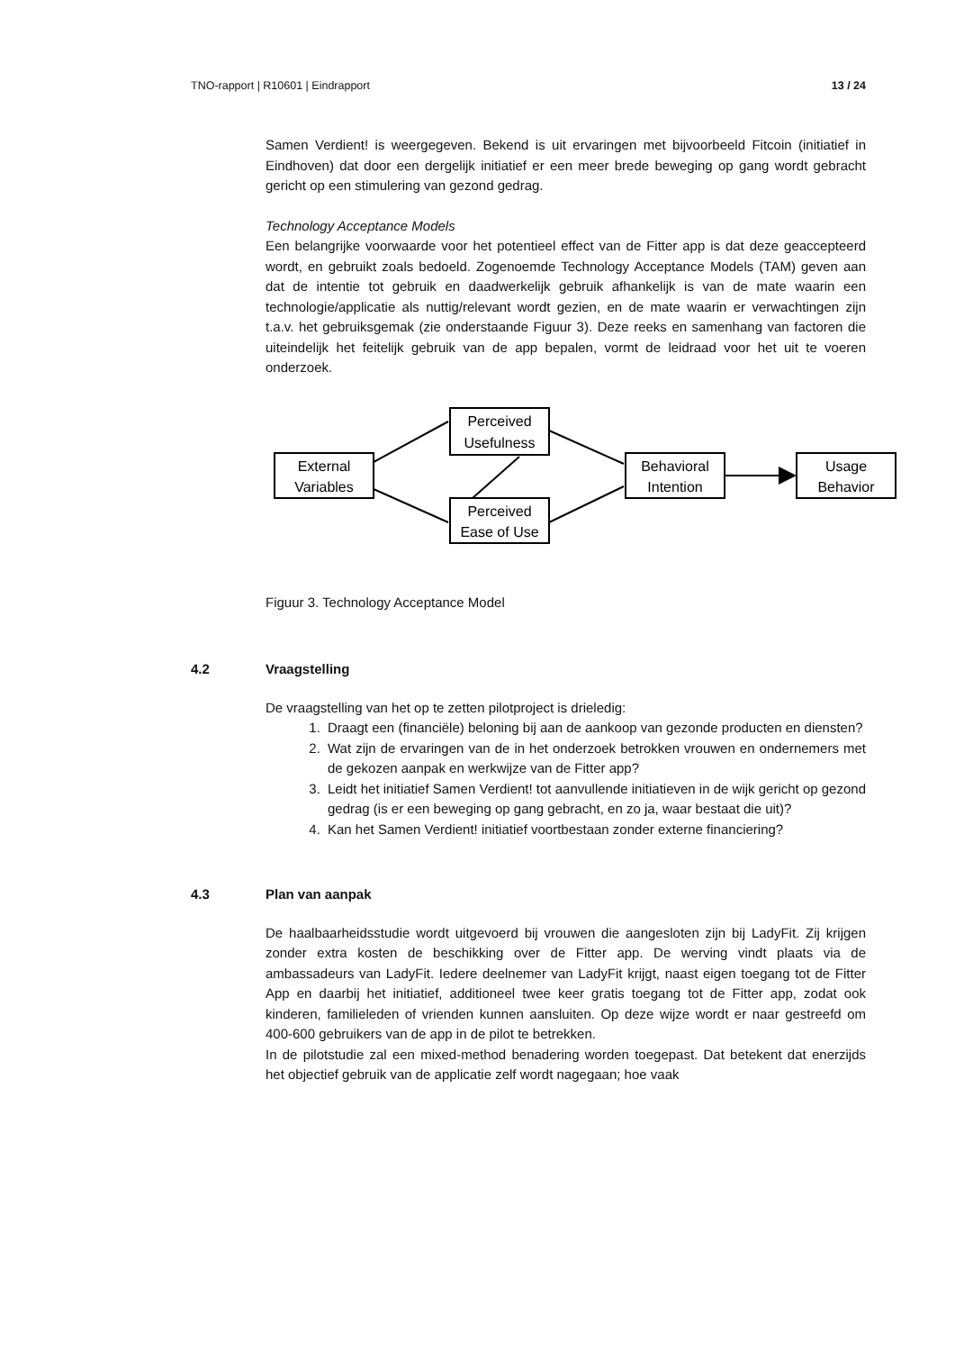TNO-rapport | R10601 | Eindrapport 13 / 24
Samen Verdient! is weergegeven. Bekend is uit ervaringen met bijvoorbeeld Fitcoin (initiatief in Eindhoven) dat door een dergelijk initiatief er een meer brede beweging op gang wordt gebracht gericht op een stimulering van gezond gedrag.
Technology Acceptance Models
Een belangrijke voorwaarde voor het potentieel effect van de Fitter app is dat deze geaccepteerd wordt, en gebruikt zoals bedoeld. Zogenoemde Technology Acceptance Models (TAM) geven aan dat de intentie tot gebruik en daadwerkelijk gebruik afhankelijk is van de mate waarin een technologie/applicatie als nuttig/relevant wordt gezien, en de mate waarin er verwachtingen zijn t.a.v. het gebruiksgemak (zie onderstaande Figuur 3). Deze reeks en samenhang van factoren die uiteindelijk het feitelijk gebruik van de app bepalen, vormt de leidraad voor het uit te voeren onderzoek.
External
Variables
Perceived
Usefulness
Perceived
Ease of Use
Behavioral
Intention
Usage
Behavior
Figuur 3. Technology Acceptance Model
4.2 Vraagstelling
De vraagstelling van het op te zetten pilotproject is drieledig:
1. Draagt een (financiële) beloning bij aan de aankoop van gezonde producten en diensten?
2. Wat zijn de ervaringen van de in het onderzoek betrokken vrouwen en ondernemers met de gekozen aanpak en werkwijze van de Fitter app?
3. Leidt het initiatief Samen Verdient! tot aanvullende initiatieven in de wijk gericht op gezond gedrag (is er een beweging op gang gebracht, en zo ja, waar bestaat die uit)?
4. Kan het Samen Verdient! initiatief voortbestaan zonder externe financiering?
4.3 Plan van aanpak
De haalbaarheidsstudie wordt uitgevoerd bij vrouwen die aangesloten zijn bij LadyFit. Zij krijgen zonder extra kosten de beschikking over de Fitter app. De werving vindt plaats via de ambassadeurs van LadyFit. Iedere deelnemer van LadyFit krijgt, naast eigen toegang tot de Fitter App en daarbij het initiatief, additioneel twee keer gratis toegang tot de Fitter app, zodat ook kinderen, familieleden of vrienden kunnen aansluiten. Op deze wijze wordt er naar gestreefd om 400-600 gebruikers van de app in de pilot te betrekken.
In de pilotstudie zal een mixed-method benadering worden toegepast. Dat betekent dat enerzijds het objectief gebruik van de applicatie zelf wordt nagegaan; hoe vaak